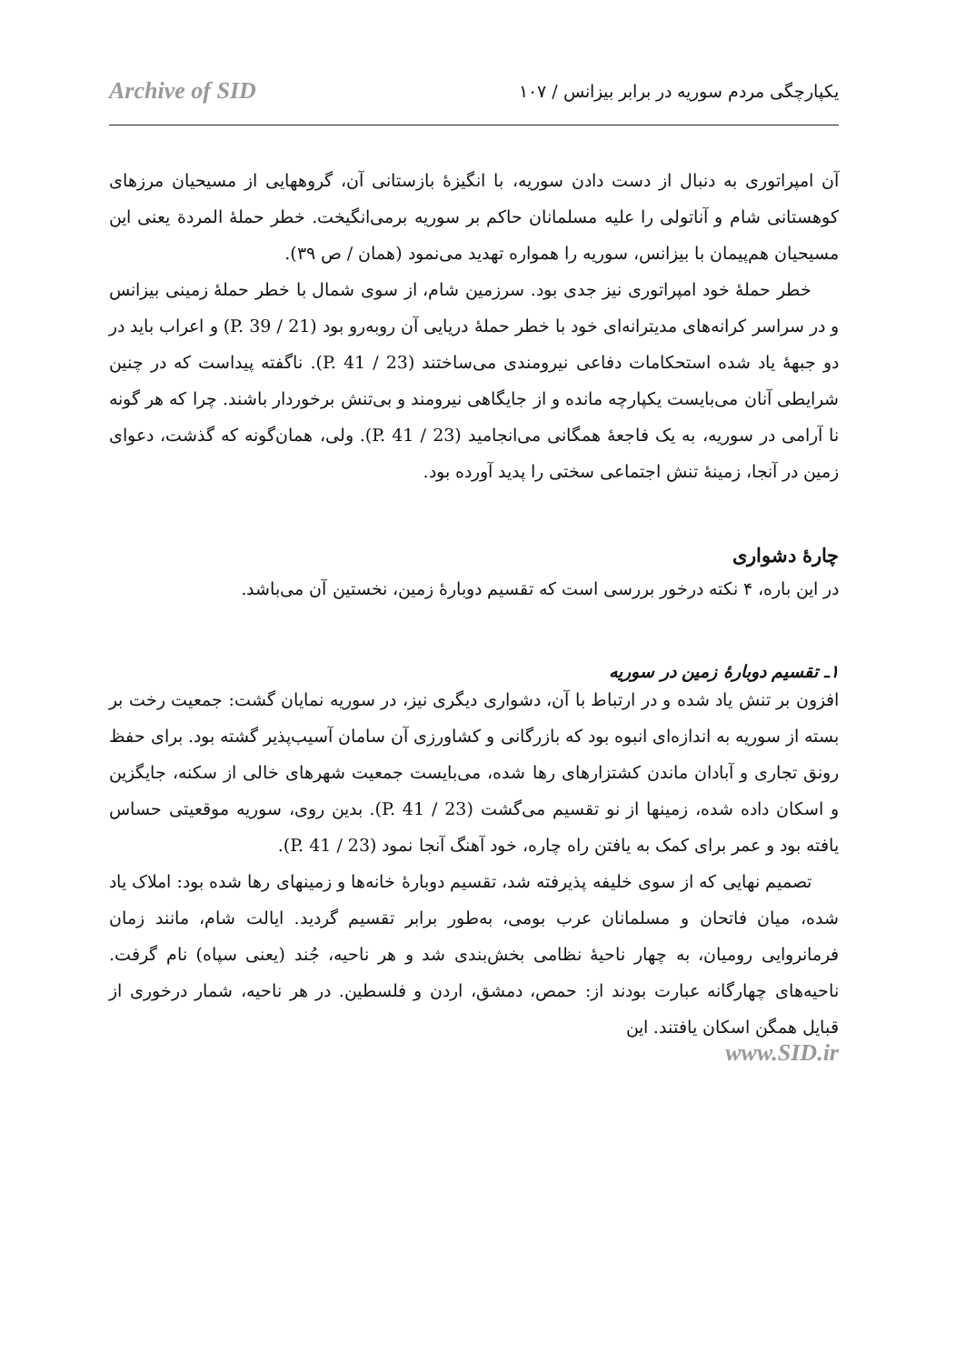یکپارچگی مردم سوریه در برابر بیزانس / ۱۰۷ Archive of SID
آن امپراتوری به دنبال از دست دادن سوریه، با انگیزهٔ بازستانی آن، گروههایی از مسیحیان مرزهای کوهستانی شام و آناتولی را علیه مسلمانان حاکم بر سوریه برمی‌انگیخت. خطر حملهٔ المردة یعنی این مسیحیان هم‌پیمان با بیزانس، سوریه را همواره تهدید می‌نمود (همان / ص ۳۹).
خطر حملهٔ خود امپراتوری نیز جدی بود. سرزمین شام، از سوی شمال با خطر حملهٔ زمینی بیزانس و در سراسر کرانه‌های مدیترانه‌ای خود با خطر حملهٔ دریایی آن روبه‌رو بود (P. 39 / 21) و اعراب باید در دو جبههٔ یاد شده استحکامات دفاعی نیرومندی می‌ساختند (P. 41 / 23). ناگفته پیداست که در چنین شرایطی آنان می‌بایست یکپارچه مانده و از جایگاهی نیرومند و بی‌تنش برخوردار باشند. چرا که هر گونه نا آرامی در سوریه، به یک فاجعهٔ همگانی می‌انجامید (P. 41 / 23). ولی، همان‌گونه که گذشت، دعوای زمین در آنجا، زمینهٔ تنش اجتماعی سختی را پدید آورده بود.
چارهٔ دشواری
در این باره، ۴ نکته درخور بررسی است که تقسیم دوبارهٔ زمین، نخستین آن می‌باشد.
۱ـ تقسیم دوبارهٔ زمین در سوریه
افزون بر تنش یاد شده و در ارتباط با آن، دشواری دیگری نیز، در سوریه نمایان گشت: جمعیت رخت بر بسته از سوریه به اندازه‌ای انبوه بود که بازرگانی و کشاورزی آن سامان آسیب‌پذیر گشته بود. برای حفظ رونق تجاری و آبادان ماندن کشتزارهای رها شده، می‌بایست جمعیت شهرهای خالی از سکنه، جایگزین و اسکان داده شده، زمینها از نو تقسیم می‌گشت (P. 41 / 23). بدین روی، سوریه موقعیتی حساس یافته بود و عمر برای کمک به یافتن راه چاره، خود آهنگ آنجا نمود (P. 41 / 23).
تصمیم نهایی که از سوی خلیفه پذیرفته شد، تقسیم دوبارهٔ خانه‌ها و زمینهای رها شده بود: املاک یاد شده، میان فاتحان و مسلمانان عرب بومی، به‌طور برابر تقسیم گردید. ایالت شام، مانند زمان فرمانروایی رومیان، به چهار ناحیهٔ نظامی بخش‌بندی شد و هر ناحیه، جُند (یعنی سپاه) نام گرفت. ناحیه‌های چهارگانه عبارت بودند از: حمص، دمشق، اردن و فلسطین. در هر ناحیه، شمار درخوری از قبایل همگن اسکان یافتند. این
www.SID.ir